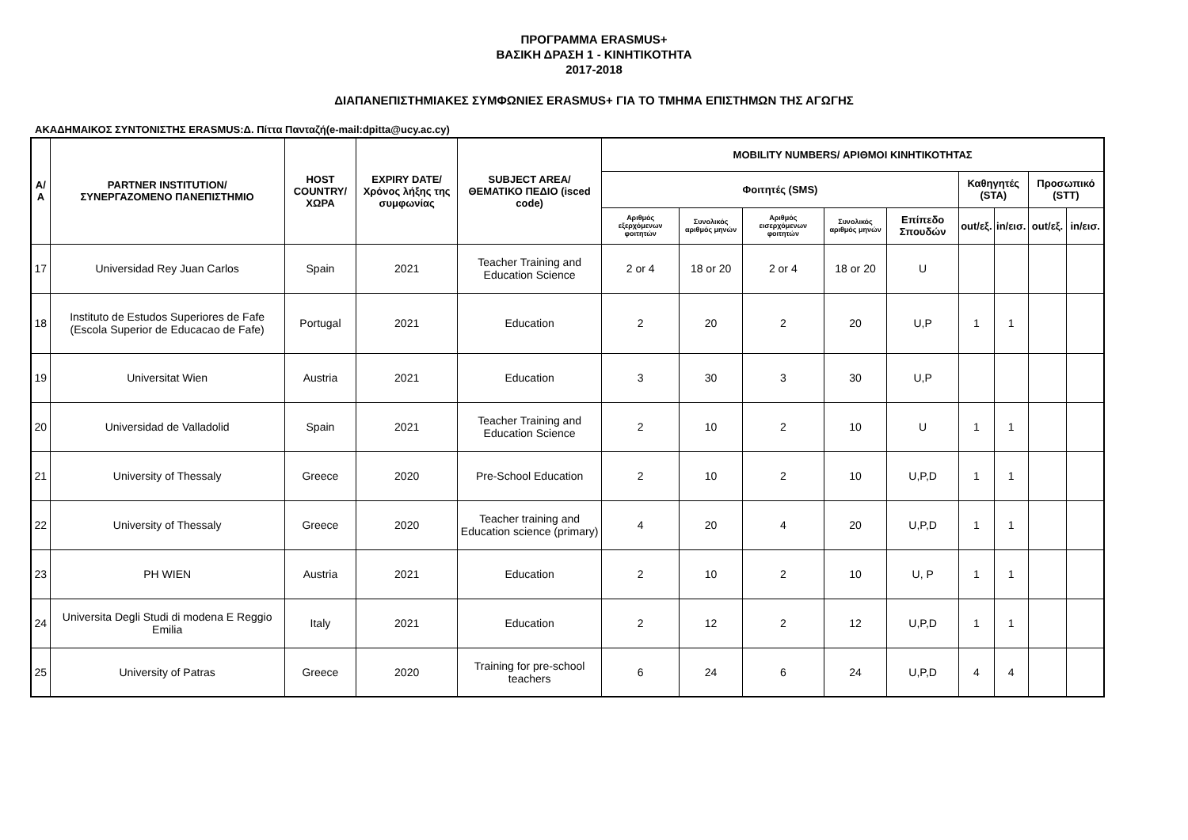ΠΡΟΓΡΑΜΜΑ ERASMUS+
ΒΑΣΙΚΗ ΔΡΑΣΗ 1 - ΚΙΝΗΤΙΚΟΤΗΤΑ
2017-2018
ΔΙΑΠΑΝΕΠΙΣΤΗΜΙΑΚΕΣ ΣΥΜΦΩΝΙΕΣ ERASMUS+ ΓΙΑ ΤΟ ΤΜΗΜΑ ΕΠΙΣΤΗΜΩΝ ΤΗΣ ΑΓΩΓΗΣ
ΑΚΑΔΗΜΑΙΚΟΣ ΣΥΝΤΟΝΙΣΤΗΣ ERASMUS:Δ. Πίττα Πανταζή(e-mail:dpitta@ucy.ac.cy)
| Α/Α | PARTNER INSTITUTION/ ΣΥΝΕΡΓΑΖΟΜΕΝΟ ΠΑΝΕΠΙΣΤΗΜΙΟ | HOST COUNTRY/ ΧΩΡΑ | EXPIRY DATE/ Χρόνος λήξης της συμφωνίας | SUBJECT AREA/ ΘΕΜΑΤΙΚΟ ΠΕΔΙΟ (isced code) | MOBILITY NUMBERS/ ΑΡΙΘΜΟΙ ΚΙΝΗΤΙΚΟΤΗΤΑΣ | | | | | | | | |
| --- | --- | --- | --- | --- | --- | --- | --- | --- | --- | --- | --- | --- | --- |
| | | | | | Φοιτητές (SMS) | | | | | Καθηγητές (STA) | | Προσωπικό (STT) | |
| | | | | | Αριθμός εξερχόμενων φοιτητών | Συνολικός αριθμός μηνών | Αριθμός εισερχόμενων φοιτητών | Συνολικός αριθμός μηνών | Επίπεδο Σπουδών | out/εξ. | in/εισ. | out/εξ. | in/εισ. |
| 17 | Universidad Rey Juan Carlos | Spain | 2021 | Teacher Training and Education Science | 2 or 4 | 18 or 20 | 2 or 4 | 18 or 20 | U | | | | |
| 18 | Instituto de Estudos Superiores de Fafe (Escola Superior de Educacao de Fafe) | Portugal | 2021 | Education | 2 | 20 | 2 | 20 | U,P | 1 | 1 | | |
| 19 | Universitat Wien | Austria | 2021 | Education | 3 | 30 | 3 | 30 | U,P | | | | |
| 20 | Universidad de Valladolid | Spain | 2021 | Teacher Training and Education Science | 2 | 10 | 2 | 10 | U | 1 | 1 | | |
| 21 | University of Thessaly | Greece | 2020 | Pre-School Education | 2 | 10 | 2 | 10 | U,P,D | 1 | 1 | | |
| 22 | University of Thessaly | Greece | 2020 | Teacher training and Education science (primary) | 4 | 20 | 4 | 20 | U,P,D | 1 | 1 | | |
| 23 | PH WIEN | Austria | 2021 | Education | 2 | 10 | 2 | 10 | U, P | 1 | 1 | | |
| 24 | Universita Degli Studi di modena E Reggio Emilia | Italy | 2021 | Education | 2 | 12 | 2 | 12 | U,P,D | 1 | 1 | | |
| 25 | University of Patras | Greece | 2020 | Training for pre-school teachers | 6 | 24 | 6 | 24 | U,P,D | 4 | 4 | | |